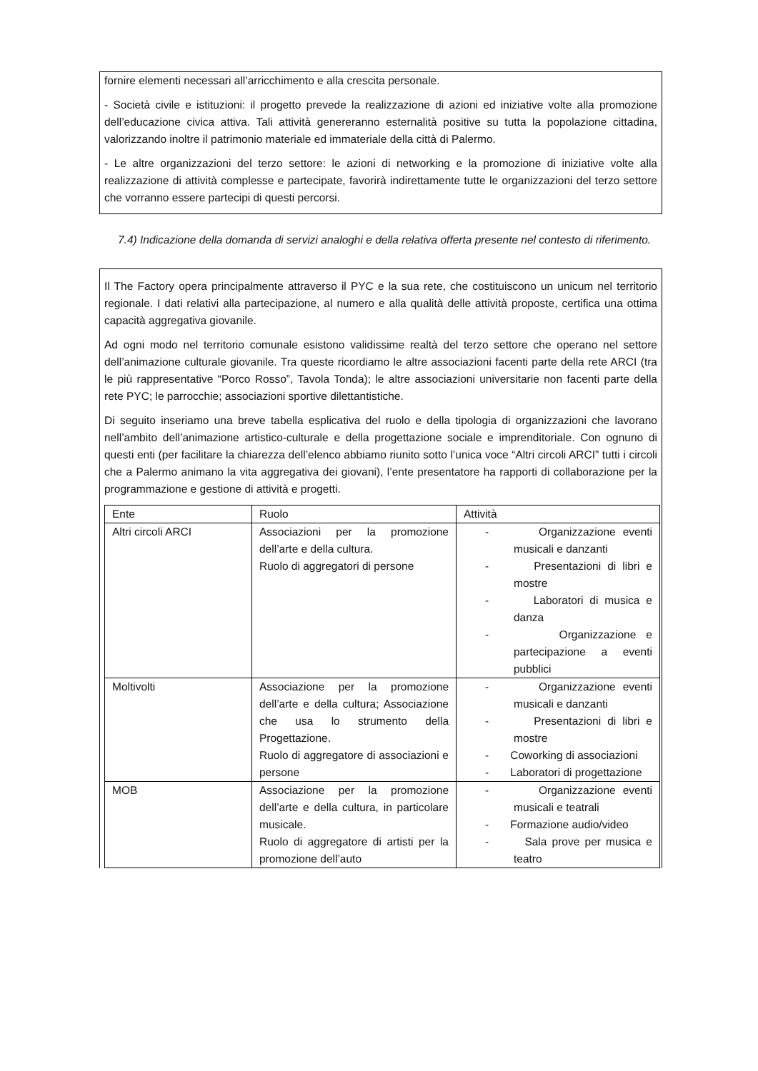fornire elementi necessari all’arricchimento e alla crescita personale.
- Società civile e istituzioni: il progetto prevede la realizzazione di azioni ed iniziative volte alla promozione dell’educazione civica attiva. Tali attività genereranno esternalità positive su tutta la popolazione cittadina, valorizzando inoltre il patrimonio materiale ed immateriale della città di Palermo.
- Le altre organizzazioni del terzo settore: le azioni di networking e la promozione di iniziative volte alla realizzazione di attività complesse e partecipate, favorirà indirettamente tutte le organizzazioni del terzo settore che vorranno essere partecipi di questi percorsi.
7.4) Indicazione della domanda di servizi analoghi e della relativa offerta presente nel contesto di riferimento.
Il The Factory opera principalmente attraverso il PYC e la sua rete, che costituiscono un unicum nel territorio regionale. I dati relativi alla partecipazione, al numero e alla qualità delle attività proposte, certifica una ottima capacità aggregativa giovanile.
Ad ogni modo nel territorio comunale esistono validissime realtà del terzo settore che operano nel settore dell’animazione culturale giovanile. Tra queste ricordiamo le altre associazioni facenti parte della rete ARCI (tra le più rappresentative “Porco Rosso”, Tavola Tonda); le altre associazioni universitarie non facenti parte della rete PYC; le parrocchie; associazioni sportive dilettantistiche.
Di seguito inseriamo una breve tabella esplicativa del ruolo e della tipologia di organizzazioni che lavorano nell’ambito dell’animazione artistico-culturale e della progettazione sociale e imprenditoriale. Con ognuno di questi enti (per facilitare la chiarezza dell’elenco abbiamo riunito sotto l’unica voce “Altri circoli ARCI” tutti i circoli che a Palermo animano la vita aggregativa dei giovani), l’ente presentatore ha rapporti di collaborazione per la programmazione e gestione di attività e progetti.
| Ente | Ruolo | Attività |
| Altri circoli ARCI | Associazioni per la promozione dell’arte e della cultura. Ruolo di aggregatori di persone | - Organizzazione eventi musicali e danzanti - Presentazioni di libri e mostre - Laboratori di musica e danza - Organizzazione e partecipazione a eventi pubblici |
| Moltivolti | Associazione per la promozione dell’arte e della cultura; Associazione che usa lo strumento della Progettazione. Ruolo di aggregatore di associazioni e persone | - Organizzazione eventi musicali e danzanti - Presentazioni di libri e mostre - Coworking di associazioni - Laboratori di progettazione |
| MOB | Associazione per la promozione dell’arte e della cultura, in particolare musicale. Ruolo di aggregatore di artisti per la promozione dell’auto | - Organizzazione eventi musicali e teatrali - Formazione audio/video - Sala prove per musica e teatro |